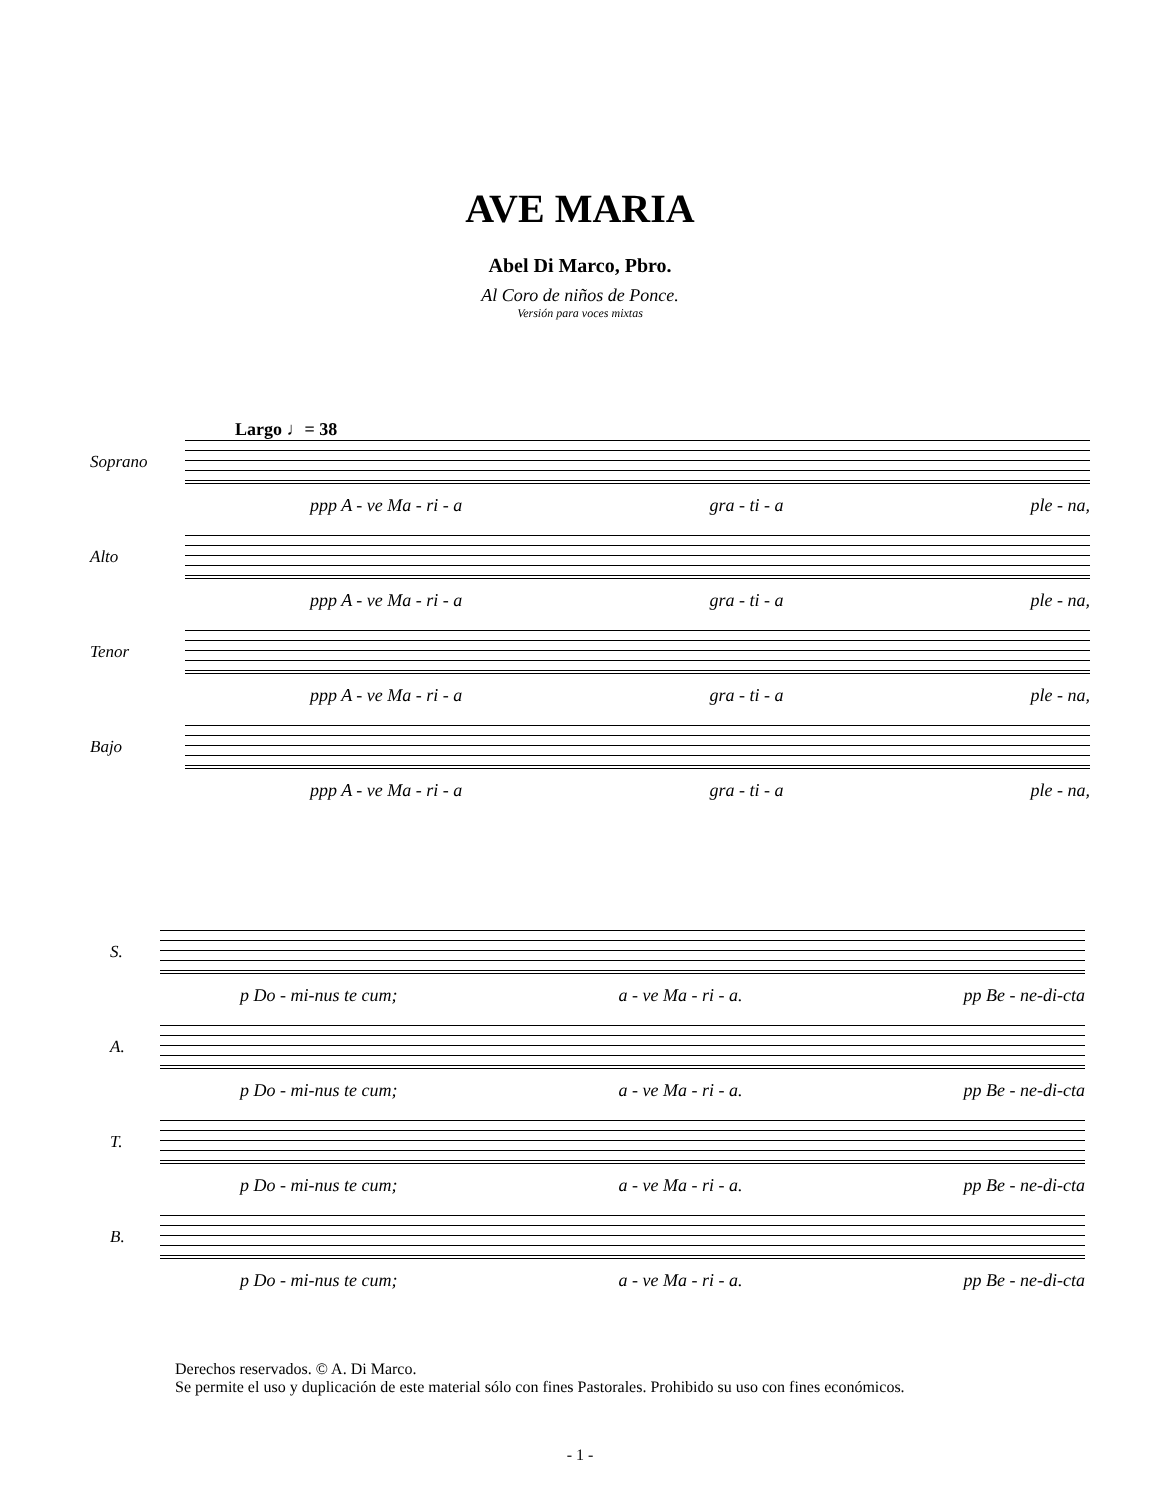AVE MARIA
Abel Di Marco, Pbro.
Al Coro de niños de Ponce.
Versión para voces mixtas
Largo ♩= 38
Soprano
ppp A - ve Ma - ri - a gra - ti - a ple - na,
Alto
ppp A - ve Ma - ri - a gra - ti - a ple - na,
Tenor
ppp A - ve Ma - ri - a gra - ti - a ple - na,
Bajo
ppp A - ve Ma - ri - a gra - ti - a ple - na,
S.
p Do - mi-nus te cum; a - ve Ma - ri - a. pp Be - ne-di-cta
A.
p Do - mi-nus te cum; a - ve Ma - ri - a. pp Be - ne-di-cta
T.
p Do - mi-nus te cum; a - ve Ma - ri - a. pp Be - ne-di-cta
B.
p Do - mi-nus te cum; a - ve Ma - ri - a. pp Be - ne-di-cta
Derechos reservados. © A. Di Marco.
Se permite el uso y duplicación de este material sólo con fines Pastorales. Prohibido su uso con fines económicos.
- 1 -